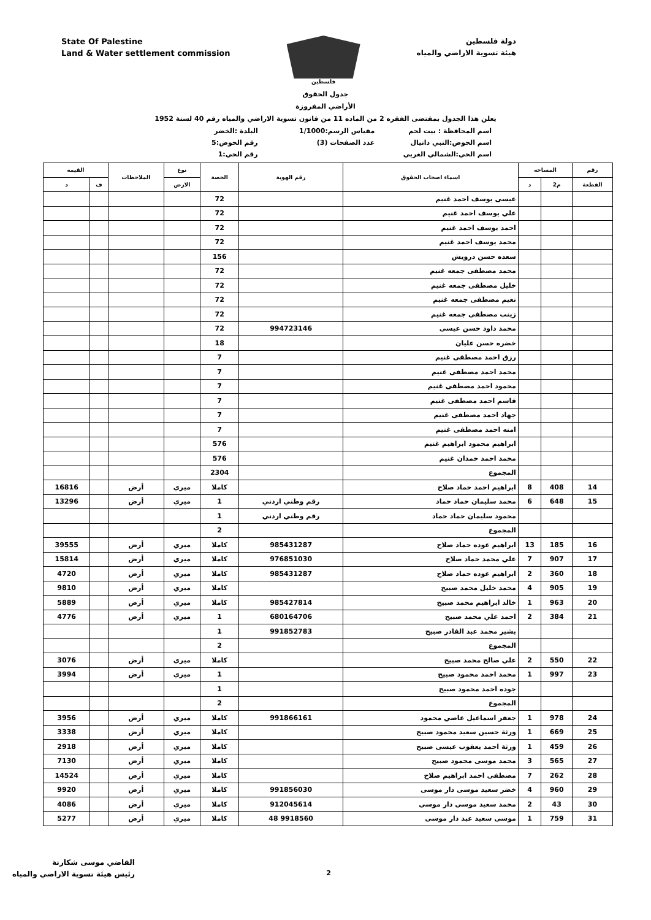State Of Palestine
Land & Water settlement commission
فلسطين
دولة فلسطين
هيئة تسوية الاراضي والمياه
جدول الحقوق
الأراضي المفروزة
يعلن هذا الجدول بمقتضى الفقره 2 من الماده 11 من قانون تسوية الاراضي والمياه رقم 40 لسنة 1952
اسم المحافظة : بيت لحم
مقياس الرسم:1/1000
البلدة :الخضر
اسم الحوض:النبي دانيال
عدد الصفحات (3)
رقم الحوض:5
اسم الحي:الشمالي الغربي
رقم الحي:1
| رقم | المساحه | | اسماء اصحاب الحقوق | رقم الهوية | الحصة | نوع | الملاحظات | القيمه | |
| --- | --- | --- | --- | --- | --- | --- | --- | --- | --- |
| القطعة | م2 | د | | | | الارض | | ف | د |
| | | | عيسى يوسف احمد غنيم | | 72 | | | | |
| | | | علي يوسف احمد غنيم | | 72 | | | | |
| | | | احمد يوسف احمد غنيم | | 72 | | | | |
| | | | محمد يوسف احمد غنيم | | 72 | | | | |
| | | | سعده حسن درويش | | 156 | | | | |
| | | | محمد مصطفى جمعه غنيم | | 72 | | | | |
| | | | خليل مصطفى جمعه غنيم | | 72 | | | | |
| | | | نعيم مصطفى جمعه غنيم | | 72 | | | | |
| | | | زينب مصطفى جمعه غنيم | | 72 | | | | |
| | | | محمد داود حسن عيسى | 994723146 | 72 | | | | |
| | | | خضره حسن عليان | | 18 | | | | |
| | | | رزق احمد مصطفى غنيم | | 7 | | | | |
| | | | محمد احمد مصطفى غنيم | | 7 | | | | |
| | | | محمود احمد مصطفى غنيم | | 7 | | | | |
| | | | قاسم احمد مصطفى غنيم | | 7 | | | | |
| | | | جهاد احمد مصطفى غنيم | | 7 | | | | |
| | | | امنه احمد مصطفى غنيم | | 7 | | | | |
| | | | ابراهيم محمود ابراهيم غنيم | | 576 | | | | |
| | | | محمد احمد حمدان غنيم | | 576 | | | | |
| | | | المجموع | | 2304 | | | | |
| 14 | 408 | 8 | ابراهيم احمد حماد صلاح | | كاملا | ميري | أرض | | 16816 |
| 15 | 648 | 6 | محمد سليمان حماد حماد | رقم وطني اردني | 1 | ميري | أرض | | 13296 |
| | | | محمود سليمان حماد حماد | رقم وطني اردني | 1 | | | | |
| | | | المجموع | | 2 | | | | |
| 16 | 185 | 13 | ابراهيم عوده حماد صلاح | 985431287 | كاملا | ميري | أرض | | 39555 |
| 17 | 907 | 7 | علي محمد حماد صلاح | 976851030 | كاملا | ميري | أرض | | 15814 |
| 18 | 360 | 2 | ابراهيم عوده حماد صلاح | 985431287 | كاملا | ميري | أرض | | 4720 |
| 19 | 905 | 4 | محمد خليل محمد صبيح | | كاملا | ميري | أرض | | 9810 |
| 20 | 963 | 1 | خالد ابراهيم محمد صبيح | 985427814 | كاملا | ميري | أرض | | 5889 |
| 21 | 384 | 2 | احمد علي محمد صبيح | 680164706 | 1 | ميري | أرض | | 4776 |
| | | | بشير محمد عبد القادر صبيح | 991852783 | 1 | | | | |
| | | | المجموع | | 2 | | | | |
| 22 | 550 | 2 | علي صالح محمد صبيح | | كاملا | ميري | أرض | | 3076 |
| 23 | 997 | 1 | محمد احمد محمود صبيح | | 1 | ميري | أرض | | 3994 |
| | | | جوده احمد محمود صبيح | | 1 | | | | |
| | | | المجموع | | 2 | | | | |
| 24 | 978 | 1 | جعفر اسماعيل عاصي محمود | 991866161 | كاملا | ميري | أرض | | 3956 |
| 25 | 669 | 1 | ورثة حسين سعيد محمود صبيح | | كاملا | ميري | أرض | | 3338 |
| 26 | 459 | 1 | ورثة احمد يعقوب عيسى صبيح | | كاملا | ميري | أرض | | 2918 |
| 27 | 565 | 3 | محمد موسى محمود صبيح | | كاملا | ميري | أرض | | 7130 |
| 28 | 262 | 7 | مصطفى احمد ابراهيم صلاح | | كاملا | ميري | أرض | | 14524 |
| 29 | 960 | 4 | خضر سعيد موسى دار موسى | 991856030 | كاملا | ميري | أرض | | 9920 |
| 30 | 43 | 2 | محمد سعيد موسى دار موسى | 912045614 | كاملا | ميري | أرض | | 4086 |
| 31 | 759 | 1 | موسى سعيد عبد دار موسى | 9918560 48 | كاملا | ميري | أرض | | 5277 |
القاضي موسى شكارنة
رئيس هيئة تسوية الاراضي والمياه
2